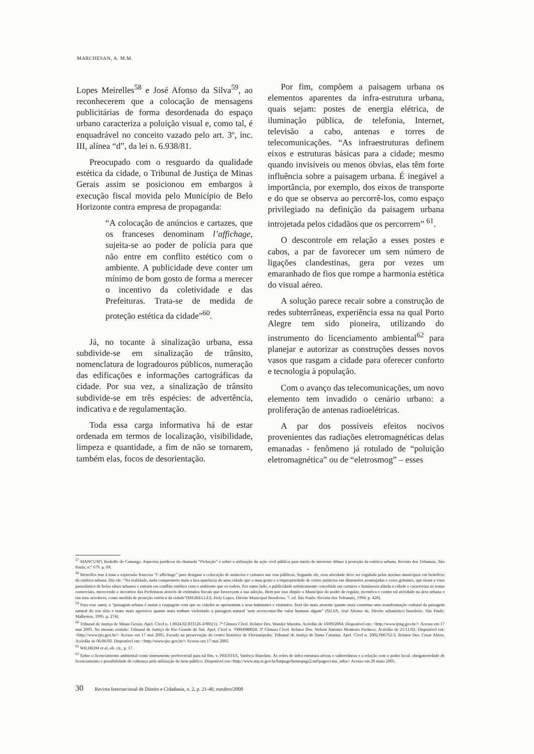MARCHESAN, A. M.M.
Lopes Meirelles<sup>58</sup> e José Afonso da Silva<sup>59</sup>, ao reconhecerem que a colocação de mensagens publicitárias de forma desordenada do espaço urbano caracteriza a poluição visual e, como tal, é enquadrável no conceito vazado pelo art. 3º, inc. III, alínea “d”, da lei n. 6.938/81.
Preocupado com o resguardo da qualidade estética da cidade, o Tribunal de Justiça de Minas Gerais assim se posicionou em embargos à execução fiscal movida pelo Município de Belo Horizonte contra empresa de propaganda:
“A colocação de anúncios e cartazes, que os franceses denominam l’affichage, sujeita-se ao poder de polícia para que não entre em conflito estético com o ambiente. A publicidade deve conter um mínimo de bom gosto de forma a merecer o incentivo da coletividade e das Prefeituras. Trata-se de medida de proteção estética da cidade”<sup>60</sup>.
Já, no tocante à sinalização urbana, essa subdivide-se em sinalização de trânsito, nomenclatura de logradouros públicos, numeração das edificações e informações cartográficas da cidade. Por sua vez, a sinalização de trânsito subdivide-se em três espécies: de advertência, indicativa e de regulamentação.
Toda essa carga informativa há de estar ordenada em termos de localização, visibilidade, limpeza e quantidade, a fim de não se tornarem, também elas, focos de desorientação.
Por fim, compõem a paisagem urbana os elementos aparentes da infra-estrutura urbana, quais sejam: postes de energia elétrica, de iluminação pública, de telefonia, Internet, televisão a cabo, antenas e torres de telecomunicações. “As infraestruturas definem eixos e estruturas básicas para a cidade; mesmo quando invisíveis ou menos óbvias, elas têm forte influência sobre a paisagem urbana. É inegável a importância, por exemplo, dos eixos de transporte e do que se observa ao percorrê-los, como espaço privilegiado na definição da paisagem urbana introjetada pelos cidadãos que os percorrem” <sup>61</sup>.
O descontrole em relação a esses postes e cabos, a par de favorecer um sem número de ligações clandestinas, gera por vezes um emaranhado de fios que rompe a harmonia estética do visual aéreo.
A solução parece recair sobre a construção de redes subterrâneas, experiência essa na qual Porto Alegre tem sido pioneira, utilizando do instrumento do licenciamento ambiental<sup>62</sup> para planejar e autorizar as construções desses novos vasos que rasgam a cidade para oferecer conforto e tecnologia à população.
Com o avanço das telecomunicações, um novo elemento tem invadido o cenário urbano: a proliferação de antenas radioelétricas.
A par dos possíveis efeitos nocivos provenientes das radiações eletromagnéticas delas emanadas - fenômeno já rotulado de “poluição eletromagnética” ou de “eletrosmog” – esses
<sup>57</sup> MANCUSO, Rodolfo de Camargo. Aspectos jurídicos da chamada “Pichação” e sobre a utilização da ação civil pública para tutela do interesse difuso à proteção da estética urbana. Revista dos Tribunais. São Paulo, n.º 679. p. 69.
<sup>58</sup> Meirelles traz à tona a expressão francesa “l’ affichage” para designar a colocação de anúncios e cartazes nas vias públicas. Segundo ele, essa atividade deve ser regulada pelas normas municipais em benefício da estética urbana. Diz ele: “Na realidade, nada compromete mais a boa aparência de uma cidade que o mau gosto e a impropriedade de certos anúncios em dimensões avantajadas e cores gritantes, que tiram a vista panorâmica de belos sítios urbanos e entram em conflito estético com o ambiente que os rodeia. Por outro lado, a publicidade artisticamente concebida em cartazes e luminosos alinda a cidade e caracteriza as zonas comerciais, merecendo o incentivo das Prefeituras através de estímulos fiscais que favoreçam a sua adoção. Bem por isso dispõe o Município do poder de regular, incentiva e conter tal atividade na área urbana e em seus arredores, como medida de proteção estética da cidade”(MEIRELLES, Hely Lopes. Direito Municipal Brasileiro. 7. ed. São Paulo: Revista dos Tribunais, 1994. p. 420).
<sup>59</sup> Para esse autor, a “paisagem urbana é assim a roupagem com que as cidades se apresentam a seus habitantes e visitantes. Será tão mais atraente quanto mais constitua uma transformação cultural da paisagem natural do seu sítio e tanto mais agressiva quanto mais tenham violentado a paisagem natural ‘sem acrescentar-lhe valor humano algum” (SILVA, José Afonso da. Direito urbanístico brasileiro. São Paulo: Malheiros, 1995. p. 274).
<sup>60</sup> Tribunal de Justiça de Minas Gerais. Apel. Cível n. 1.0024.02.833126-2/001(1). 7ª Câmara Cível. Relator Des. Wander Marotta. Acórdão de 10/09/2004. Disponível em: <http://www.tjmg.gov.br/> Acesso em 17 mai 2005. No mesmo sentido: Tribunal de Justiça do Rio Grande do Sul. Apel. Cível n. 70004988028. 3ª Câmara Cível. Relator Des. Nelson Antonio Monteiro Pacheco. Acórdão de 21/11/02. Disponível em: <http://www.tjrs.gov.br/> Acesso em 17 mai 2005. Focado na preservação do centro histórico de Florianópolis: Tribunal de Justiça de Santa Catarina. Apel. Cível n. 2002.006762-3. Relator Des. Cesar Abreu. Acórdão de 06/06/03. Disponível em: <http://www.tjsc.gov.br/> Acesso em 17 mai 2005.
<sup>61</sup> WILHEIM et al, ob. cit., p. 17.
<sup>62</sup> Sobre o licenciamento ambiental como instrumento preferencial para tal fim, v. PRESTES, Vanêsca Buzelato. As redes de infra-estrutura aéreas e subterrâneas e a relação com o poder local: obrigatoriedade de licenciamento e possibilidade de cobrança pela utilização do bem público. Disponível em:<http://www.mp.rs.gov.br/hmpage/homepage2.nsf/pages/cma_infra> Acesso em 20 maio 2005.
30 Revista Internacional de Direito e Cidadania, n. 2, p. 21-40, outubro/2008